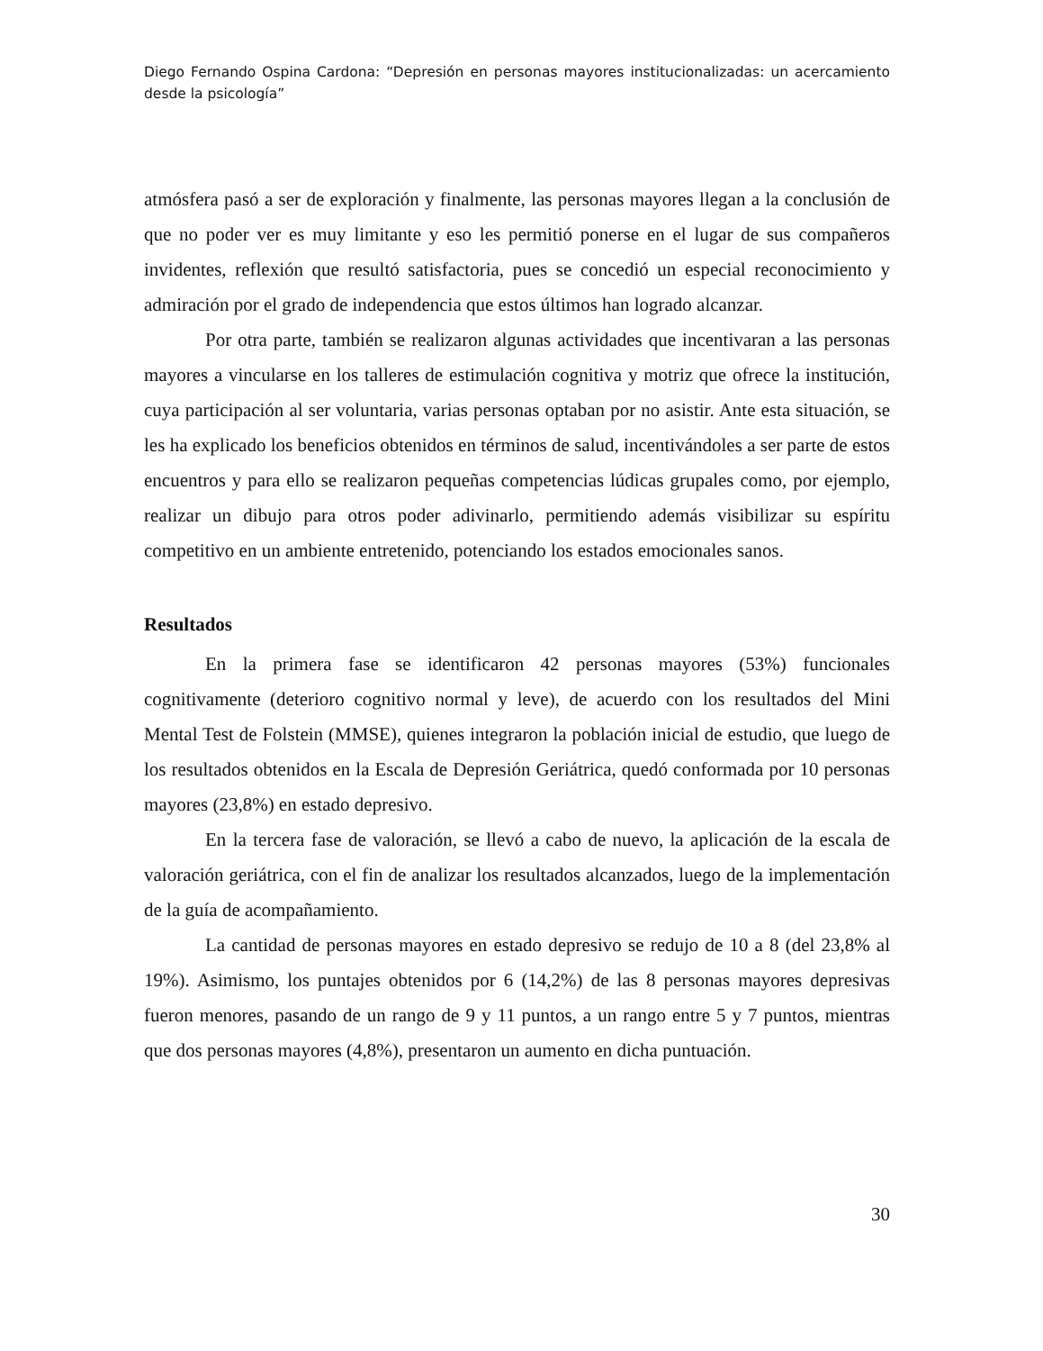Diego Fernando Ospina Cardona: “Depresión en personas mayores institucionalizadas: un acercamiento desde la psicología”
atmósfera pasó a ser de exploración y finalmente, las personas mayores llegan a la conclusión de que no poder ver es muy limitante y eso les permitió ponerse en el lugar de sus compañeros invidentes, reflexión que resultó satisfactoria, pues se concedió un especial reconocimiento y admiración por el grado de independencia que estos últimos han logrado alcanzar.
Por otra parte, también se realizaron algunas actividades que incentivaran a las personas mayores a vincularse en los talleres de estimulación cognitiva y motriz que ofrece la institución, cuya participación al ser voluntaria, varias personas optaban por no asistir. Ante esta situación, se les ha explicado los beneficios obtenidos en términos de salud, incentivándoles a ser parte de estos encuentros y para ello se realizaron pequeñas competencias lúdicas grupales como, por ejemplo, realizar un dibujo para otros poder adivinarlo, permitiendo además visibilizar su espíritu competitivo en un ambiente entretenido, potenciando los estados emocionales sanos.
Resultados
En la primera fase se identificaron 42 personas mayores (53%) funcionales cognitivamente (deterioro cognitivo normal y leve), de acuerdo con los resultados del Mini Mental Test de Folstein (MMSE), quienes integraron la población inicial de estudio, que luego de los resultados obtenidos en la Escala de Depresión Geriátrica, quedó conformada por 10 personas mayores (23,8%) en estado depresivo.
En la tercera fase de valoración, se llevó a cabo de nuevo, la aplicación de la escala de valoración geriátrica, con el fin de analizar los resultados alcanzados, luego de la implementación de la guía de acompañamiento.
La cantidad de personas mayores en estado depresivo se redujo de 10 a 8 (del 23,8% al 19%). Asimismo, los puntajes obtenidos por 6 (14,2%) de las 8 personas mayores depresivas fueron menores, pasando de un rango de 9 y 11 puntos, a un rango entre 5 y 7 puntos, mientras que dos personas mayores (4,8%), presentaron un aumento en dicha puntuación.
30